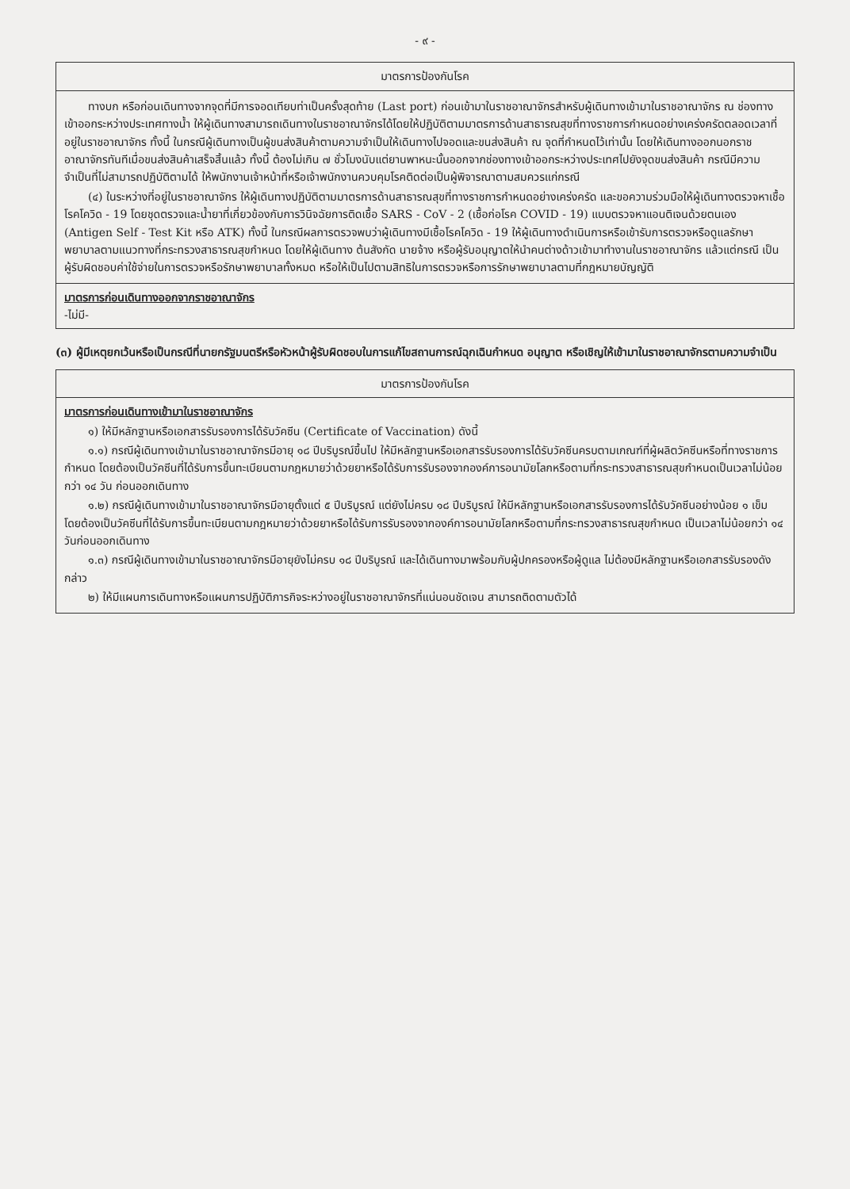- ๙ -
| มาตรการป้องกันโรค |
| --- |
| ทางบก หรือก่อนเดินทางจากจุดที่มีการจอดเทียบท่าเป็นครั้งสุดท้าย (Last port) ก่อนเข้ามาในราชอาณาจักรสำหรับผู้เดินทางเข้ามาในราชอาณาจักร ณ ช่องทางเข้าออกระหว่างประเทศทางน้ำ ให้ผู้เดินทางสามารถเดินทางในราชอาณาจักรได้โดยให้ปฏิบัติตามมาตรการด้านสาธารณสุขที่ทางราชการกำหนดอย่างเคร่งครัดตลอดเวลาที่อยู่ในราชอาณาจักร ทั้งนี้ ในกรณีผู้เดินทางเป็นผู้ขนส่งสินค้าตามความจำเป็นให้เดินทางไปจอดและขนส่งสินค้า ณ จุดที่กำหนดไว้เท่านั้น โดยให้เดินทางออกนอกราชอาณาจักรทันทีเมื่อขนส่งสินค้าเสร็จสิ้นแล้ว ทั้งนี้ ต้องไม่เกิน ๗ ชั่วโมงนับแต่ยานพาหนะนั้นออกจากช่องทางเข้าออกระหว่างประเทศไปยังจุดขนส่งสินค้า กรณีมีความจำเป็นที่ไม่สามารถปฏิบัติตามได้ ให้พนักงานเจ้าหน้าที่หรือเจ้าพนักงานควบคุมโรคติดต่อเป็นผู้พิจารณาตามสมควรแก่กรณี (๔) ในระหว่างที่อยู่ในราชอาณาจักร ให้ผู้เดินทางปฏิบัติตามมาตรการด้านสาธารณสุขที่ทางราชการกำหนดอย่างเคร่งครัด และขอความร่วมมือให้ผู้เดินทางตรวจหาเชื้อโรคโควิด - 19 โดยชุดตรวจและน้ำยาที่เกี่ยวข้องกับการวินิจฉัยการติดเชื้อ SARS - CoV - 2 (เชื้อก่อโรค COVID - 19) แบบตรวจหาแอนติเจนด้วยตนเอง (Antigen Self - Test Kit หรือ ATK) ทั้งนี้ ในกรณีผลการตรวจพบว่าผู้เดินทางมีเชื้อโรคโควิด - 19 ให้ผู้เดินทางดำเนินการหรือเข้ารับการตรวจหรือดูแลรักษาพยาบาลตามแนวทางที่กระทรวงสาธารณสุขกำหนด โดยให้ผู้เดินทาง ต้นสังกัด นายจ้าง หรือผู้รับอนุญาตให้นำคนต่างด้าวเข้ามาทำงานในราชอาณาจักร แล้วแต่กรณี เป็นผู้รับผิดชอบค่าใช้จ่ายในการตรวจหรือรักษาพยาบาลทั้งหมด หรือให้เป็นไปตามสิทธิในการตรวจหรือการรักษาพยาบาลตามที่กฎหมายบัญญัติ |
| มาตรการก่อนเดินทางออกจากราชอาณาจักร -ไม่มี- |
(๓) ผู้มีเหตุยกเว้นหรือเป็นกรณีที่นายกรัฐมนตรีหรือหัวหน้าผู้รับผิดชอบในการแก้ไขสถานการณ์ฉุกเฉินกำหนด อนุญาต หรือเชิญให้เข้ามาในราชอาณาจักรตามความจำเป็น
| มาตรการป้องกันโรค |
| --- |
| มาตรการก่อนเดินทางเข้ามาในราชอาณาจักร ๑) ให้มีหลักฐานหรือเอกสารรับรองการได้รับวัคซีน (Certificate of Vaccination) ดังนี้ ๑.๑) กรณีผู้เดินทางเข้ามาในราชอาณาจักรมีอายุ ๑๘ ปีบริบูรณ์ขึ้นไป ให้มีหลักฐานหรือเอกสารรับรองการได้รับวัคซีนครบตามเกณฑ์ที่ผู้ผลิตวัคซีนหรือที่ทางราชการกำหนด โดยต้องเป็นวัคซีนที่ได้รับการขึ้นทะเบียนตามกฎหมายว่าด้วยยาหรือได้รับการรับรองจากองค์การอนามัยโลกหรือตามที่กระทรวงสาธารณสุขกำหนดเป็นเวลาไม่น้อยกว่า ๑๔ วัน ก่อนออกเดินทาง ๑.๒) กรณีผู้เดินทางเข้ามาในราชอาณาจักรมีอายุตั้งแต่ ๕ ปีบริบูรณ์ แต่ยังไม่ครบ ๑๘ ปีบริบูรณ์ ให้มีหลักฐานหรือเอกสารรับรองการได้รับวัคซีนอย่างน้อย ๑ เข็ม โดยต้องเป็นวัคซีนที่ได้รับการขึ้นทะเบียนตามกฎหมายว่าด้วยยาหรือได้รับการรับรองจากองค์การอนามัยโลกหรือตามที่กระทรวงสาธารณสุขกำหนด เป็นเวลาไม่น้อยกว่า ๑๔ วันก่อนออกเดินทาง ๑.๓) กรณีผู้เดินทางเข้ามาในราชอาณาจักรมีอายุยังไม่ครบ ๑๘ ปีบริบูรณ์ และได้เดินทางมาพร้อมกับผู้ปกครองหรือผู้ดูแล ไม่ต้องมีหลักฐานหรือเอกสารรับรองดังกล่าว ๒) ให้มีแผนการเดินทางหรือแผนการปฏิบัติภารกิจระหว่างอยู่ในราชอาณาจักรที่แน่นอนชัดเจน สามารถติดตามตัวได้ |